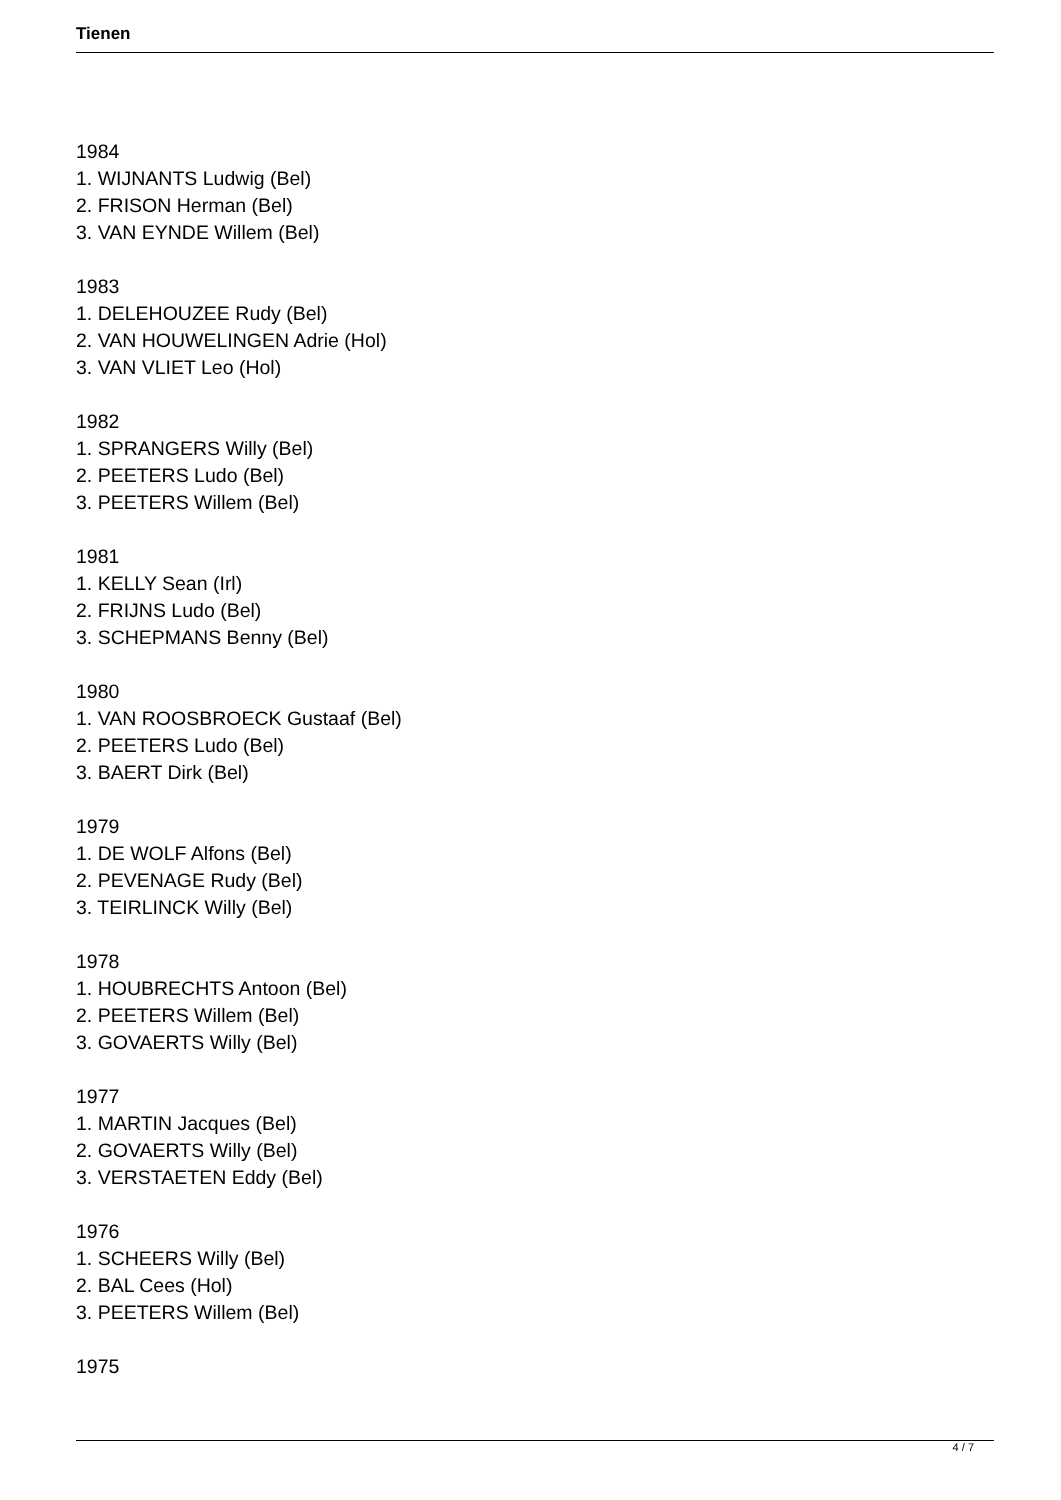Tienen
1984
1. WIJNANTS Ludwig (Bel)
2. FRISON Herman (Bel)
3. VAN EYNDE Willem (Bel)
1983
1. DELEHOUZEE Rudy (Bel)
2. VAN HOUWELINGEN Adrie (Hol)
3. VAN VLIET Leo (Hol)
1982
1. SPRANGERS Willy (Bel)
2. PEETERS Ludo (Bel)
3. PEETERS Willem (Bel)
1981
1. KELLY Sean (Irl)
2. FRIJNS Ludo (Bel)
3. SCHEPMANS Benny (Bel)
1980
1. VAN ROOSBROECK Gustaaf (Bel)
2. PEETERS Ludo (Bel)
3. BAERT Dirk (Bel)
1979
1. DE WOLF Alfons (Bel)
2. PEVENAGE Rudy (Bel)
3. TEIRLINCK Willy (Bel)
1978
1. HOUBRECHTS Antoon (Bel)
2. PEETERS Willem (Bel)
3. GOVAERTS Willy (Bel)
1977
1. MARTIN Jacques (Bel)
2. GOVAERTS Willy (Bel)
3. VERSTAETEN Eddy (Bel)
1976
1. SCHEERS Willy (Bel)
2. BAL Cees (Hol)
3. PEETERS Willem (Bel)
1975
4 / 7